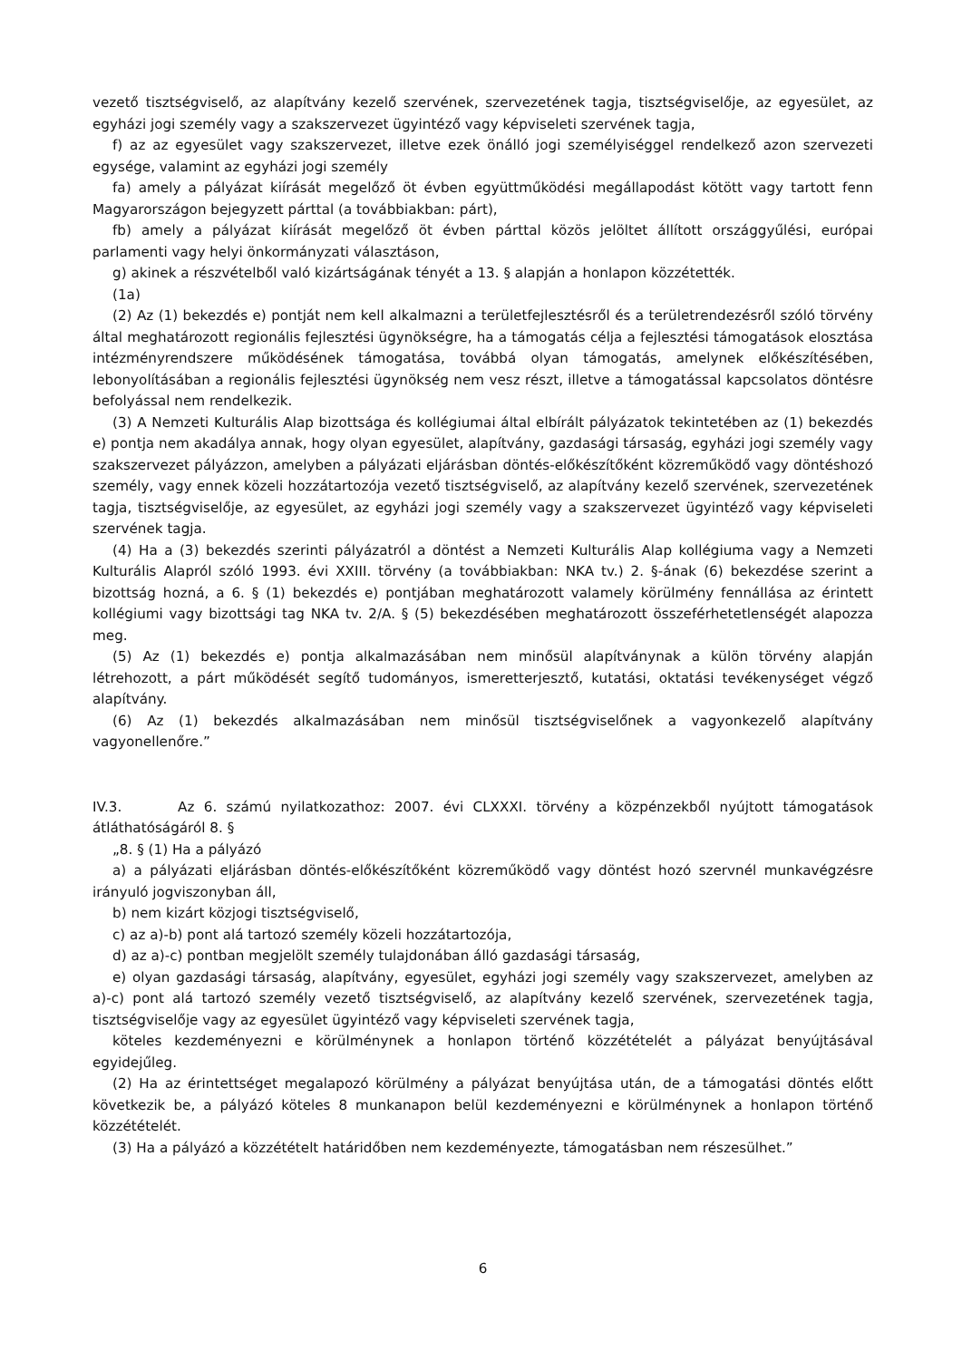vezető tisztségviselő, az alapítvány kezelő szervének, szervezetének tagja, tisztségviselője, az egyesület, az egyházi jogi személy vagy a szakszervezet ügyintéző vagy képviseleti szervének tagja,
f) az az egyesület vagy szakszervezet, illetve ezek önálló jogi személyiséggel rendelkező azon szervezeti egysége, valamint az egyházi jogi személy
fa) amely a pályázat kiírását megelőző öt évben együttműködési megállapodást kötött vagy tartott fenn Magyarországon bejegyzett párttal (a továbbiakban: párt),
fb) amely a pályázat kiírását megelőző öt évben párttal közös jelöltet állított országgyűlési, európai parlamenti vagy helyi önkormányzati választáson,
g) akinek a részvételből való kizártságának tényét a 13. § alapján a honlapon közzétették.
(1a)
(2) Az (1) bekezdés e) pontját nem kell alkalmazni a területfejlesztésről és a területrendezésről szóló törvény által meghatározott regionális fejlesztési ügynökségre, ha a támogatás célja a fejlesztési támogatások elosztása intézményrendszere működésének támogatása, továbbá olyan támogatás, amelynek előkészítésében, lebonyolításában a regionális fejlesztési ügynökség nem vesz részt, illetve a támogatással kapcsolatos döntésre befolyással nem rendelkezik.
(3) A Nemzeti Kulturális Alap bizottsága és kollégiumai által elbírált pályázatok tekintetében az (1) bekezdés e) pontja nem akadálya annak, hogy olyan egyesület, alapítvány, gazdasági társaság, egyházi jogi személy vagy szakszervezet pályázzon, amelyben a pályázati eljárásban döntés-előkészítőként közreműködő vagy döntéshozó személy, vagy ennek közeli hozzátartozója vezető tisztségviselő, az alapítvány kezelő szervének, szervezetének tagja, tisztségviselője, az egyesület, az egyházi jogi személy vagy a szakszervezet ügyintéző vagy képviseleti szervének tagja.
(4) Ha a (3) bekezdés szerinti pályázatról a döntést a Nemzeti Kulturális Alap kollégiuma vagy a Nemzeti Kulturális Alapról szóló 1993. évi XXIII. törvény (a továbbiakban: NKA tv.) 2. §-ának (6) bekezdése szerint a bizottság hozná, a 6. § (1) bekezdés e) pontjában meghatározott valamely körülmény fennállása az érintett kollégiumi vagy bizottsági tag NKA tv. 2/A. § (5) bekezdésében meghatározott összeférhetetlenségét alapozza meg.
(5) Az (1) bekezdés e) pontja alkalmazásában nem minősül alapítványnak a külön törvény alapján létrehozott, a párt működését segítő tudományos, ismeretterjesztő, kutatási, oktatási tevékenységet végző alapítvány.
(6) Az (1) bekezdés alkalmazásában nem minősül tisztségviselőnek a vagyonkezelő alapítvány vagyonellenőre.”
IV.3. Az 6. számú nyilatkozathoz: 2007. évi CLXXXI. törvény a közpénzekből nyújtott támogatások átláthatóságáról 8. §
„8. § (1) Ha a pályázó
a) a pályázati eljárásban döntés-előkészítőként közreműködő vagy döntést hozó szervnél munkavégzésre irányuló jogviszonyban áll,
b) nem kizárt közjogi tisztségviselő,
c) az a)-b) pont alá tartozó személy közeli hozzátartozója,
d) az a)-c) pontban megjelölt személy tulajdonában álló gazdasági társaság,
e) olyan gazdasági társaság, alapítvány, egyesület, egyházi jogi személy vagy szakszervezet, amelyben az a)-c) pont alá tartozó személy vezető tisztségviselő, az alapítvány kezelő szervének, szervezetének tagja, tisztségviselője vagy az egyesület ügyintéző vagy képviseleti szervének tagja,
köteles kezdeményezni e körülménynek a honlapon történő közzétételét a pályázat benyújtásával egyidejűleg.
(2) Ha az érintettséget megalapozó körülmény a pályázat benyújtása után, de a támogatási döntés előtt következik be, a pályázó köteles 8 munkanapon belül kezdeményezni e körülménynek a honlapon történő közzétételét.
(3) Ha a pályázó a közzétételt határidőben nem kezdeményezte, támogatásban nem részesülhet.”
6